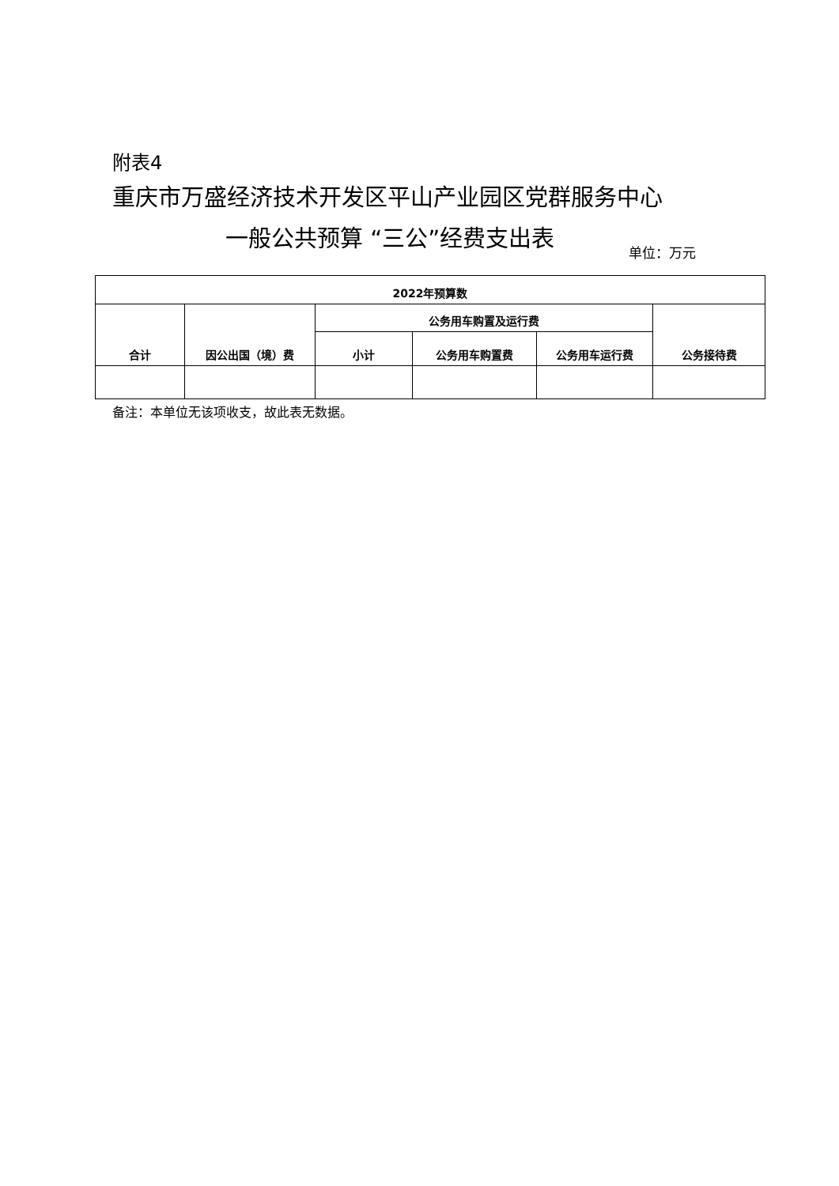附表4
重庆市万盛经济技术开发区平山产业园区党群服务中心
一般公共预算 “三公”经费支出表
单位：万元
| 2022年预算数 | | | | | |
| --- | --- | --- | --- | --- | --- |
| 合计 | 因公出国（境）费 | 公务用车购置及运行费 | | | 公务接待费 |
| | | 小计 | 公务用车购置费 | 公务用车运行费 | |
备注：本单位无该项收支，故此表无数据。